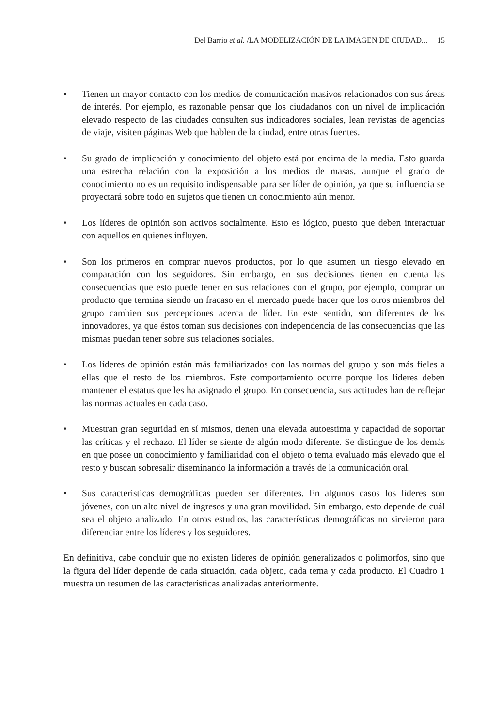Del Barrio et al. /LA MODELIZACIÓN DE LA IMAGEN DE CIUDAD... 15
• Tienen un mayor contacto con los medios de comunicación masivos relacionados con sus áreas de interés. Por ejemplo, es razonable pensar que los ciudadanos con un nivel de implicación elevado respecto de las ciudades consulten sus indicadores sociales, lean revistas de agencias de viaje, visiten páginas Web que hablen de la ciudad, entre otras fuentes.
• Su grado de implicación y conocimiento del objeto está por encima de la media. Esto guarda una estrecha relación con la exposición a los medios de masas, aunque el grado de conocimiento no es un requisito indispensable para ser líder de opinión, ya que su influencia se proyectará sobre todo en sujetos que tienen un conocimiento aún menor.
• Los líderes de opinión son activos socialmente. Esto es lógico, puesto que deben interactuar con aquellos en quienes influyen.
• Son los primeros en comprar nuevos productos, por lo que asumen un riesgo elevado en comparación con los seguidores. Sin embargo, en sus decisiones tienen en cuenta las consecuencias que esto puede tener en sus relaciones con el grupo, por ejemplo, comprar un producto que termina siendo un fracaso en el mercado puede hacer que los otros miembros del grupo cambien sus percepciones acerca de líder. En este sentido, son diferentes de los innovadores, ya que éstos toman sus decisiones con independencia de las consecuencias que las mismas puedan tener sobre sus relaciones sociales.
• Los líderes de opinión están más familiarizados con las normas del grupo y son más fieles a ellas que el resto de los miembros. Este comportamiento ocurre porque los líderes deben mantener el estatus que les ha asignado el grupo. En consecuencia, sus actitudes han de reflejar las normas actuales en cada caso.
• Muestran gran seguridad en sí mismos, tienen una elevada autoestima y capacidad de soportar las críticas y el rechazo. El líder se siente de algún modo diferente. Se distingue de los demás en que posee un conocimiento y familiaridad con el objeto o tema evaluado más elevado que el resto y buscan sobresalir diseminando la información a través de la comunicación oral.
• Sus características demográficas pueden ser diferentes. En algunos casos los líderes son jóvenes, con un alto nivel de ingresos y una gran movilidad. Sin embargo, esto depende de cuál sea el objeto analizado. En otros estudios, las características demográficas no sirvieron para diferenciar entre los líderes y los seguidores.
En definitiva, cabe concluir que no existen líderes de opinión generalizados o polimorfos, sino que la figura del líder depende de cada situación, cada objeto, cada tema y cada producto. El Cuadro 1 muestra un resumen de las características analizadas anteriormente.